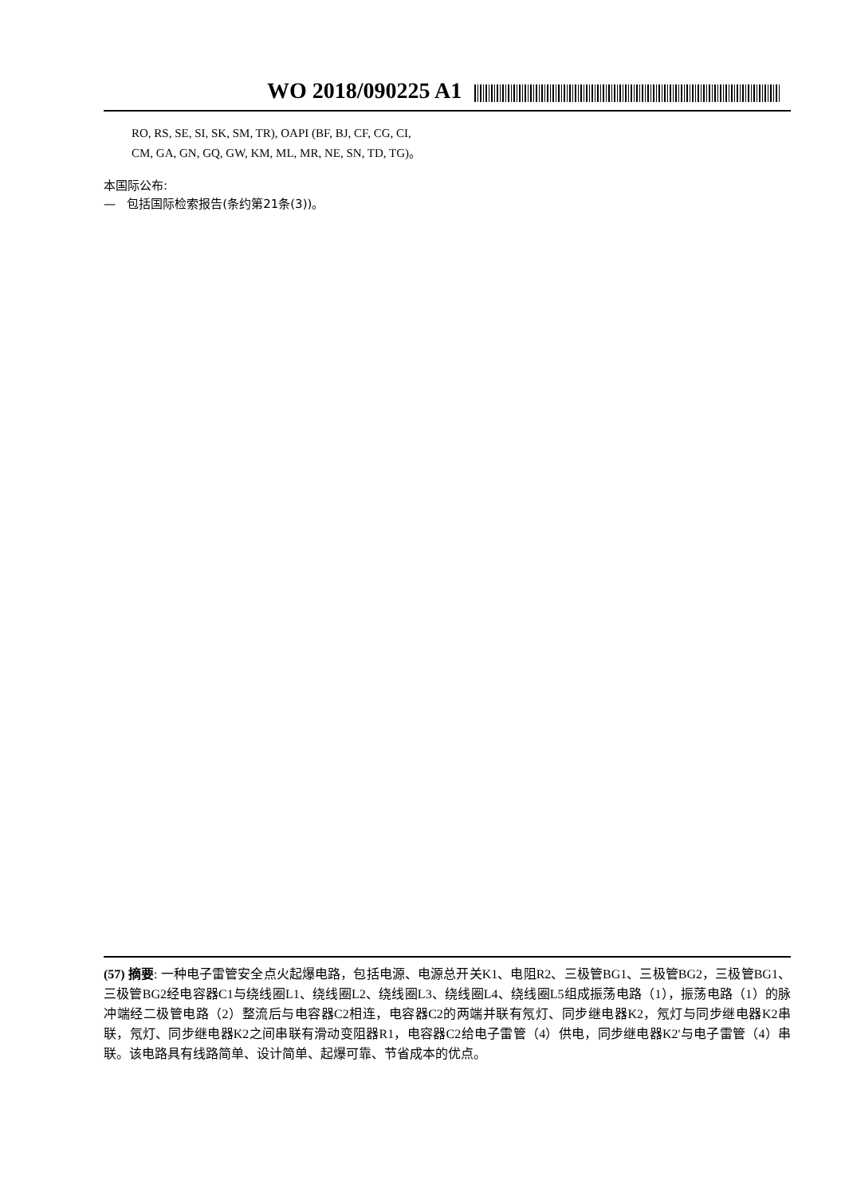WO 2018/090225 A1
RO, RS, SE, SI, SK, SM, TR), OAPI (BF, BJ, CF, CG, CI,
CM, GA, GN, GQ, GW, KM, ML, MR, NE, SN, TD, TG)。
本国际公布:
— 包括国际检索报告(条约第21条(3))。
(57) 摘要: 一种电子雷管安全点火起爆电路，包括电源、电源总开关K1、电阻R2、三极管BG1、三极管BG2，三极管BG1、三极管BG2经电容器C1与绕线圈L1、绕线圈L2、绕线圈L3、绕线圈L4、绕线圈L5组成振荡电路（1），振荡电路（1）的脉冲端经二极管电路（2）整流后与电容器C2相连，电容器C2的两端并联有氖灯、同步继电器K2，氖灯与同步继电器K2串联，氖灯、同步继电器K2之间串联有滑动变阻器R1，电容器C2给电子雷管（4）供电，同步继电器K2'与电子雷管（4）串联。该电路具有线路简单、设计简单、起爆可靠、节省成本的优点。